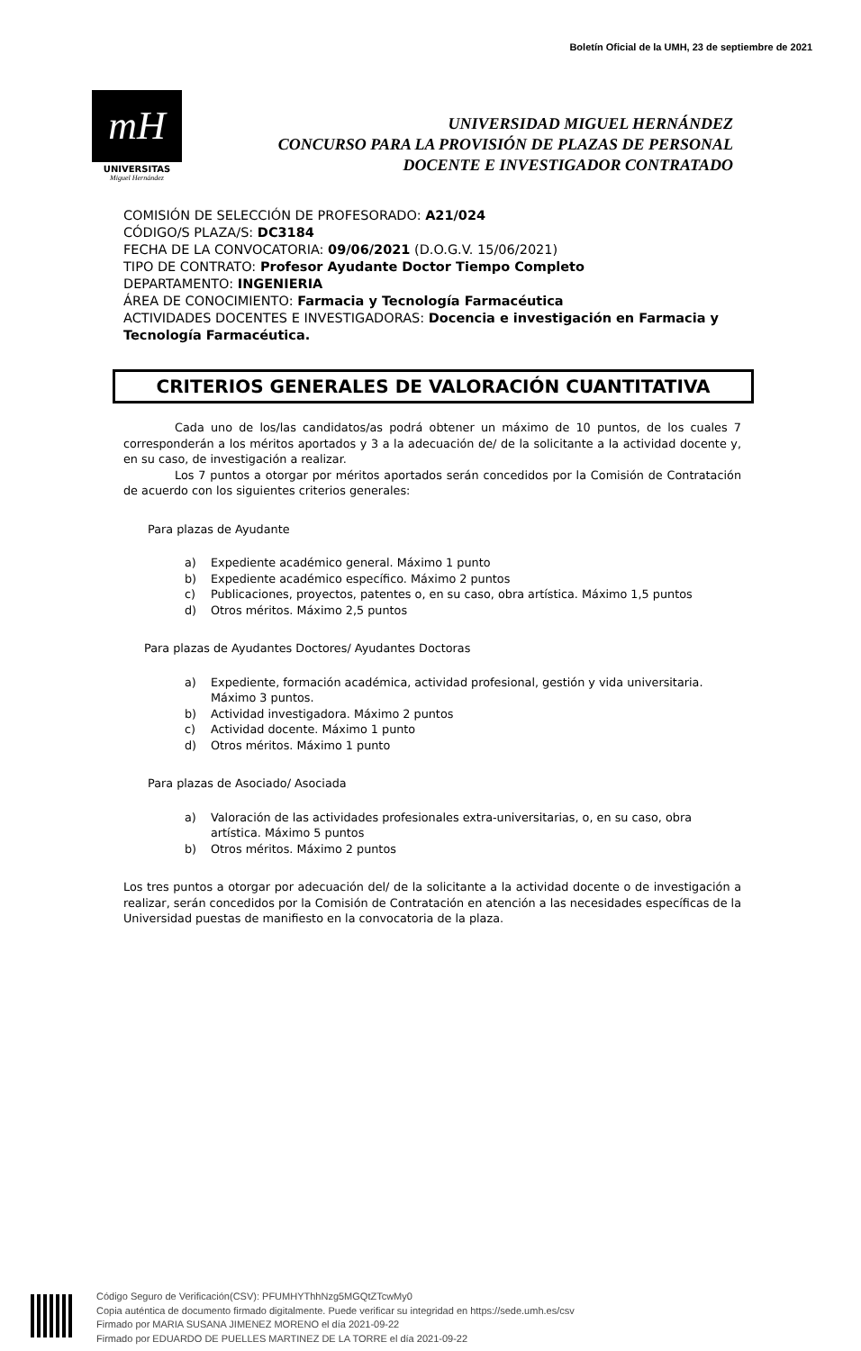Boletín Oficial de la UMH, 23 de septiembre de 2021
mH
UNIVERSITAS
Miguel Hernández
UNIVERSIDAD MIGUEL HERNÁNDEZ
CONCURSO PARA LA PROVISIÓN DE PLAZAS DE PERSONAL
DOCENTE E INVESTIGADOR CONTRATADO
COMISIÓN DE SELECCIÓN DE PROFESORADO: A21/024
CÓDIGO/S PLAZA/S: DC3184
FECHA DE LA CONVOCATORIA: 09/06/2021 (D.O.G.V. 15/06/2021)
TIPO DE CONTRATO: Profesor Ayudante Doctor Tiempo Completo
DEPARTAMENTO: INGENIERIA
ÁREA DE CONOCIMIENTO: Farmacia y Tecnología Farmacéutica
ACTIVIDADES DOCENTES E INVESTIGADORAS: Docencia e investigación en Farmacia y Tecnología Farmacéutica.
CRITERIOS GENERALES DE VALORACIÓN CUANTITATIVA
Cada uno de los/las candidatos/as podrá obtener un máximo de 10 puntos, de los cuales 7 corresponderán a los méritos aportados y 3 a la adecuación de/ de la solicitante a la actividad docente y, en su caso, de investigación a realizar.
Los 7 puntos a otorgar por méritos aportados serán concedidos por la Comisión de Contratación de acuerdo con los siguientes criterios generales:
Para plazas de Ayudante
a) Expediente académico general. Máximo 1 punto
b) Expediente académico específico. Máximo 2 puntos
c) Publicaciones, proyectos, patentes o, en su caso, obra artística. Máximo 1,5 puntos
d) Otros méritos. Máximo 2,5 puntos
Para plazas de Ayudantes Doctores/ Ayudantes Doctoras
a) Expediente, formación académica, actividad profesional, gestión y vida universitaria. Máximo 3 puntos.
b) Actividad investigadora. Máximo 2 puntos
c) Actividad docente. Máximo 1 punto
d) Otros méritos. Máximo 1 punto
Para plazas de Asociado/ Asociada
a) Valoración de las actividades profesionales extra-universitarias, o, en su caso, obra artística. Máximo 5 puntos
b) Otros méritos. Máximo 2 puntos
Los tres puntos a otorgar por adecuación del/ de la solicitante a la actividad docente o de investigación a realizar, serán concedidos por la Comisión de Contratación en atención a las necesidades específicas de la Universidad puestas de manifiesto en la convocatoria de la plaza.
Código Seguro de Verificación(CSV): PFUMHYThhNzg5MGQtZTcwMy0
Copia auténtica de documento firmado digitalmente. Puede verificar su integridad en https://sede.umh.es/csv
Firmado por MARIA SUSANA JIMENEZ MORENO el día 2021-09-22
Firmado por EDUARDO DE PUELLES MARTINEZ DE LA TORRE el día 2021-09-22